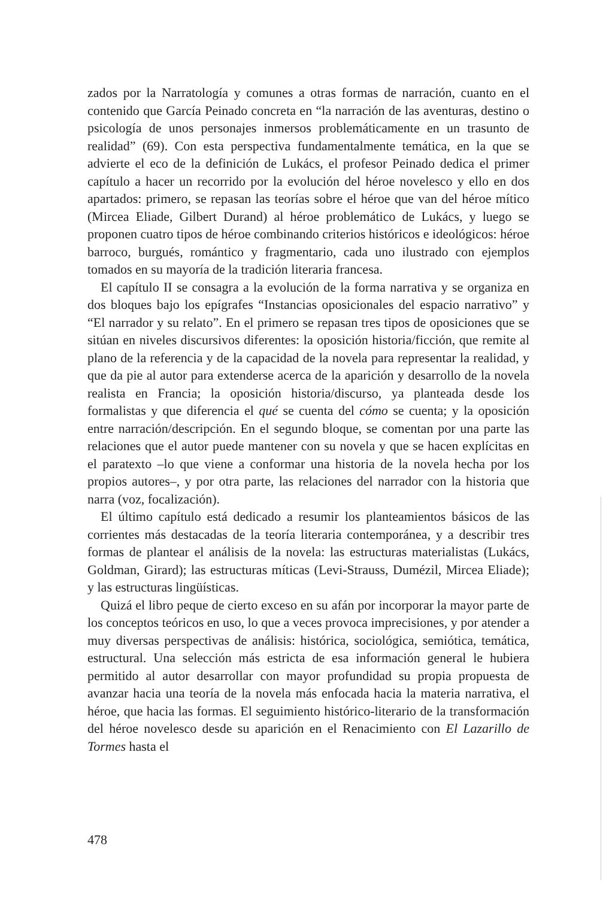zados por la Narratología y comunes a otras formas de narración, cuanto en el contenido que García Peinado concreta en “la narración de las aventuras, destino o psicología de unos personajes inmersos problemáticamente en un trasunto de realidad” (69). Con esta perspectiva fundamentalmente temática, en la que se advierte el eco de la definición de Lukács, el profesor Peinado dedica el primer capítulo a hacer un recorrido por la evolución del héroe novelesco y ello en dos apartados: primero, se repasan las teorías sobre el héroe que van del héroe mítico (Mircea Eliade, Gilbert Durand) al héroe problemático de Lukács, y luego se proponen cuatro tipos de héroe combinando criterios históricos e ideológicos: héroe barroco, burgués, romántico y fragmentario, cada uno ilustrado con ejemplos tomados en su mayoría de la tradición literaria francesa.
El capítulo II se consagra a la evolución de la forma narrativa y se organiza en dos bloques bajo los epígrafes “Instancias oposicionales del espacio narrativo” y “El narrador y su relato”. En el primero se repasan tres tipos de oposiciones que se sitúan en niveles discursivos diferentes: la oposición historia/ficción, que remite al plano de la referencia y de la capacidad de la novela para representar la realidad, y que da pie al autor para extenderse acerca de la aparición y desarrollo de la novela realista en Francia; la oposición historia/discurso, ya planteada desde los formalistas y que diferencia el qué se cuenta del cómo se cuenta; y la oposición entre narración/descripción. En el segundo bloque, se comentan por una parte las relaciones que el autor puede mantener con su novela y que se hacen explícitas en el paratexto –lo que viene a conformar una historia de la novela hecha por los propios autores–, y por otra parte, las relaciones del narrador con la historia que narra (voz, focalización).
El último capítulo está dedicado a resumir los planteamientos básicos de las corrientes más destacadas de la teoría literaria contemporánea, y a describir tres formas de plantear el análisis de la novela: las estructuras materialistas (Lukács, Goldman, Girard); las estructuras míticas (Levi-Strauss, Dumézil, Mircea Eliade); y las estructuras lingüísticas.
Quizá el libro peque de cierto exceso en su afán por incorporar la mayor parte de los conceptos teóricos en uso, lo que a veces provoca imprecisiones, y por atender a muy diversas perspectivas de análisis: histórica, sociológica, semiótica, temática, estructural. Una selección más estricta de esa información general le hubiera permitido al autor desarrollar con mayor profundidad su propia propuesta de avanzar hacia una teoría de la novela más enfocada hacia la materia narrativa, el héroe, que hacia las formas. El seguimiento histórico-literario de la transformación del héroe novelesco desde su aparición en el Renacimiento con El Lazarillo de Tormes hasta el
478